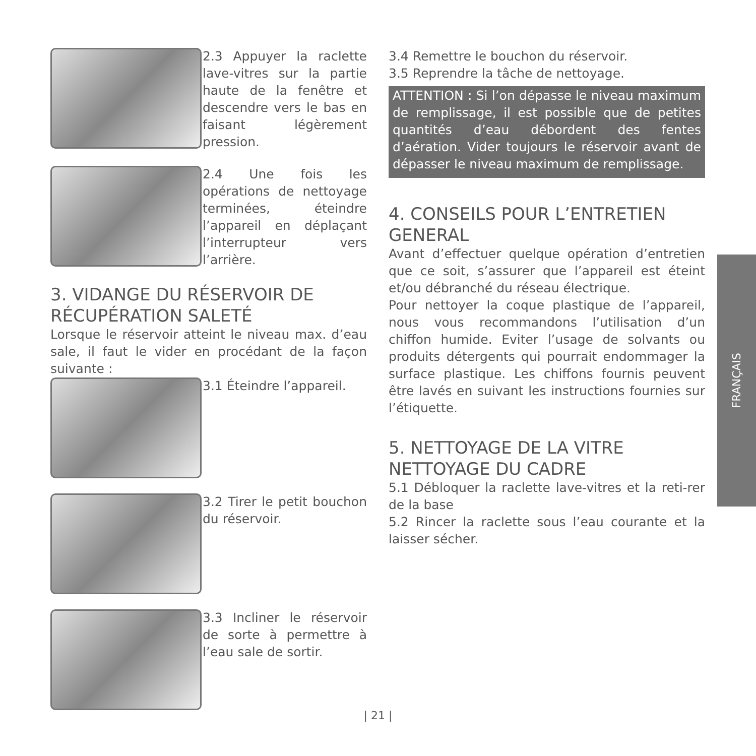2.3 Appuyer la raclette lave-vitres sur la partie haute de la fenêtre et descendre vers le bas en faisant légèrement pression.
2.4 Une fois les opérations de nettoyage terminées, éteindre l’appareil en déplaçant l’interrupteur vers l’arrière.
3. VIDANGE DU RÉSERVOIR DE RÉCUPÉRATION SALETÉ
Lorsque le réservoir atteint le niveau max. d’eau sale, il faut le vider en procédant de la façon suivante :
3.1 Éteindre l’appareil.
3.2 Tirer le petit bouchon du réservoir.
3.3 Incliner le réservoir de sorte à permettre à l’eau sale de sortir.
3.4 Remettre le bouchon du réservoir.
3.5 Reprendre la tâche de nettoyage.
ATTENTION : Si l’on dépasse le niveau maximum de remplissage, il est possible que de petites quantités d’eau débordent des fentes d’aération. Vider toujours le réservoir avant de dépasser le niveau maximum de remplissage.
4. CONSEILS POUR L’ENTRETIEN GENERAL
Avant d’effectuer quelque opération d’entretien que ce soit, s’assurer que l’appareil est éteint et/ou débranché du réseau électrique.
Pour nettoyer la coque plastique de l’appareil, nous vous recommandons l’utilisation d’un chiffon humide. Eviter l’usage de solvants ou produits détergents qui pourrait endommager la surface plastique. Les chiffons fournis peuvent être lavés en suivant les instructions fournies sur l’étiquette.
5. NETTOYAGE DE LA VITRE NETTOYAGE DU CADRE
5.1 Débloquer la raclette lave-vitres et la reti-rer de la base
5.2 Rincer la raclette sous l’eau courante et la laisser sécher.
FRANÇAIS
| 21 |